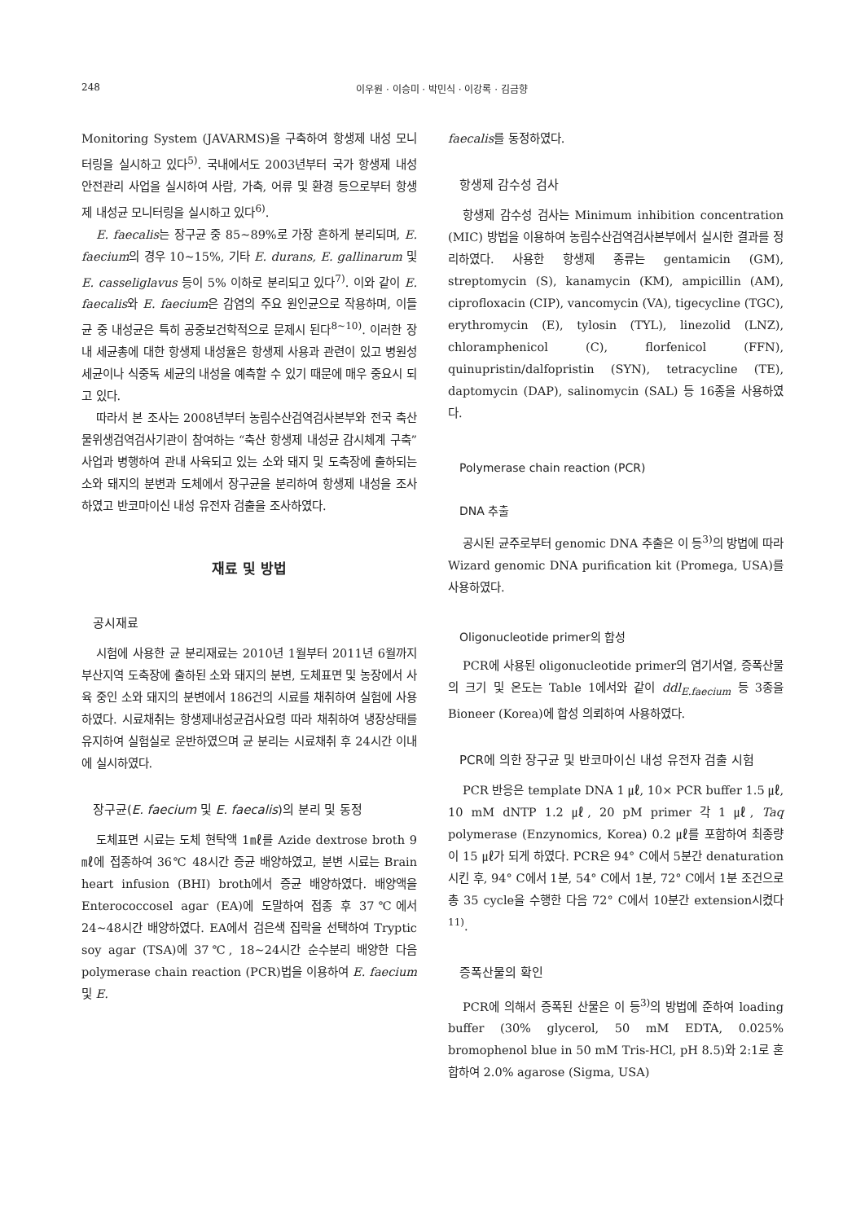248 이우원 · 이승미 · 박민식 · 이강록 · 김금향
Monitoring System (JAVARMS)을 구축하여 항생제 내성 모니터링을 실시하고 있다<sup>5)</sup>. 국내에서도 2003년부터 국가 항생제 내성 안전관리 사업을 실시하여 사람, 가축, 어류 및 환경 등으로부터 항생제 내성균 모니터링을 실시하고 있다<sup>6)</sup>.
E. faecalis는 장구균 중 85~89%로 가장 흔하게 분리되며, E. faecium의 경우 10~15%, 기타 E. durans, E. gallinarum 및 E. casseliglavus 등이 5% 이하로 분리되고 있다<sup>7)</sup>. 이와 같이 E. faecalis와 E. faecium은 감염의 주요 원인균으로 작용하며, 이들 균 중 내성균은 특히 공중보건학적으로 문제시 된다<sup>8~10)</sup>. 이러한 장내 세균총에 대한 항생제 내성율은 항생제 사용과 관련이 있고 병원성 세균이나 식중독 세균의 내성을 예측할 수 있기 때문에 매우 중요시 되고 있다.
따라서 본 조사는 2008년부터 농림수산검역검사본부와 전국 축산물위생검역검사기관이 참여하는 “축산 항생제 내성균 감시체계 구축” 사업과 병행하여 관내 사육되고 있는 소와 돼지 및 도축장에 출하되는 소와 돼지의 분변과 도체에서 장구균을 분리하여 항생제 내성을 조사하였고 반코마이신 내성 유전자 검출을 조사하였다.
재료 및 방법
공시재료
시험에 사용한 균 분리재료는 2010년 1월부터 2011년 6월까지 부산지역 도축장에 출하된 소와 돼지의 분변, 도체표면 및 농장에서 사육 중인 소와 돼지의 분변에서 186건의 시료를 채취하여 실험에 사용하였다. 시료채취는 항생제내성균검사요령 따라 채취하여 냉장상태를 유지하여 실험실로 운반하였으며 균 분리는 시료채취 후 24시간 이내에 실시하였다.
장구균(E. faecium 및 E. faecalis)의 분리 및 동정
도체표면 시료는 도체 현탁액 1㎖를 Azide dextrose broth 9㎖에 접종하여 36℃ 48시간 증균 배양하였고, 분변 시료는 Brain heart infusion (BHI) broth에서 증균 배양하였다. 배양액을 Enterococcosel agar (EA)에 도말하여 접종 후 37℃에서 24~48시간 배양하였다. EA에서 검은색 집락을 선택하여 Tryptic soy agar (TSA)에 37℃, 18~24시간 순수분리 배양한 다음 polymerase chain reaction (PCR)법을 이용하여 E. faecium 및 E.
faecalis를 동정하였다.
항생제 감수성 검사
항생제 감수성 검사는 Minimum inhibition concentration (MIC) 방법을 이용하여 농림수산검역검사본부에서 실시한 결과를 정리하였다. 사용한 항생제 종류는 gentamicin (GM), streptomycin (S), kanamycin (KM), ampicillin (AM), ciprofloxacin (CIP), vancomycin (VA), tigecycline (TGC), erythromycin (E), tylosin (TYL), linezolid (LNZ), chloramphenicol (C), florfenicol (FFN), quinupristin/dalfopristin (SYN), tetracycline (TE), daptomycin (DAP), salinomycin (SAL) 등 16종을 사용하였다.
Polymerase chain reaction (PCR)
DNA 추출
공시된 균주로부터 genomic DNA 추출은 이 등<sup>3)</sup>의 방법에 따라 Wizard genomic DNA purification kit (Promega, USA)를 사용하였다.
Oligonucleotide primer의 합성
PCR에 사용된 oligonucleotide primer의 염기서열, 증폭산물의 크기 및 온도는 Table 1에서와 같이 ddl<sub>E.faecium</sub> 등 3종을 Bioneer (Korea)에 합성 의뢰하여 사용하였다.
PCR에 의한 장구균 및 반코마이신 내성 유전자 검출 시험
PCR 반응은 template DNA 1 ㎕, 10× PCR buffer 1.5 ㎕, 10 mM dNTP 1.2 ㎕, 20 pM primer 각 1 ㎕, Taq polymerase (Enzynomics, Korea) 0.2 ㎕를 포함하여 최종량이 15 ㎕가 되게 하였다. PCR은 94° C에서 5분간 denaturation시킨 후, 94° C에서 1분, 54° C에서 1분, 72° C에서 1분 조건으로 총 35 cycle을 수행한 다음 72° C에서 10분간 extension시켰다<sup>11)</sup>.
증폭산물의 확인
PCR에 의해서 증폭된 산물은 이 등<sup>3)</sup>의 방법에 준하여 loading buffer (30% glycerol, 50 mM EDTA, 0.025% bromophenol blue in 50 mM Tris-HCl, pH 8.5)와 2:1로 혼합하여 2.0% agarose (Sigma, USA)